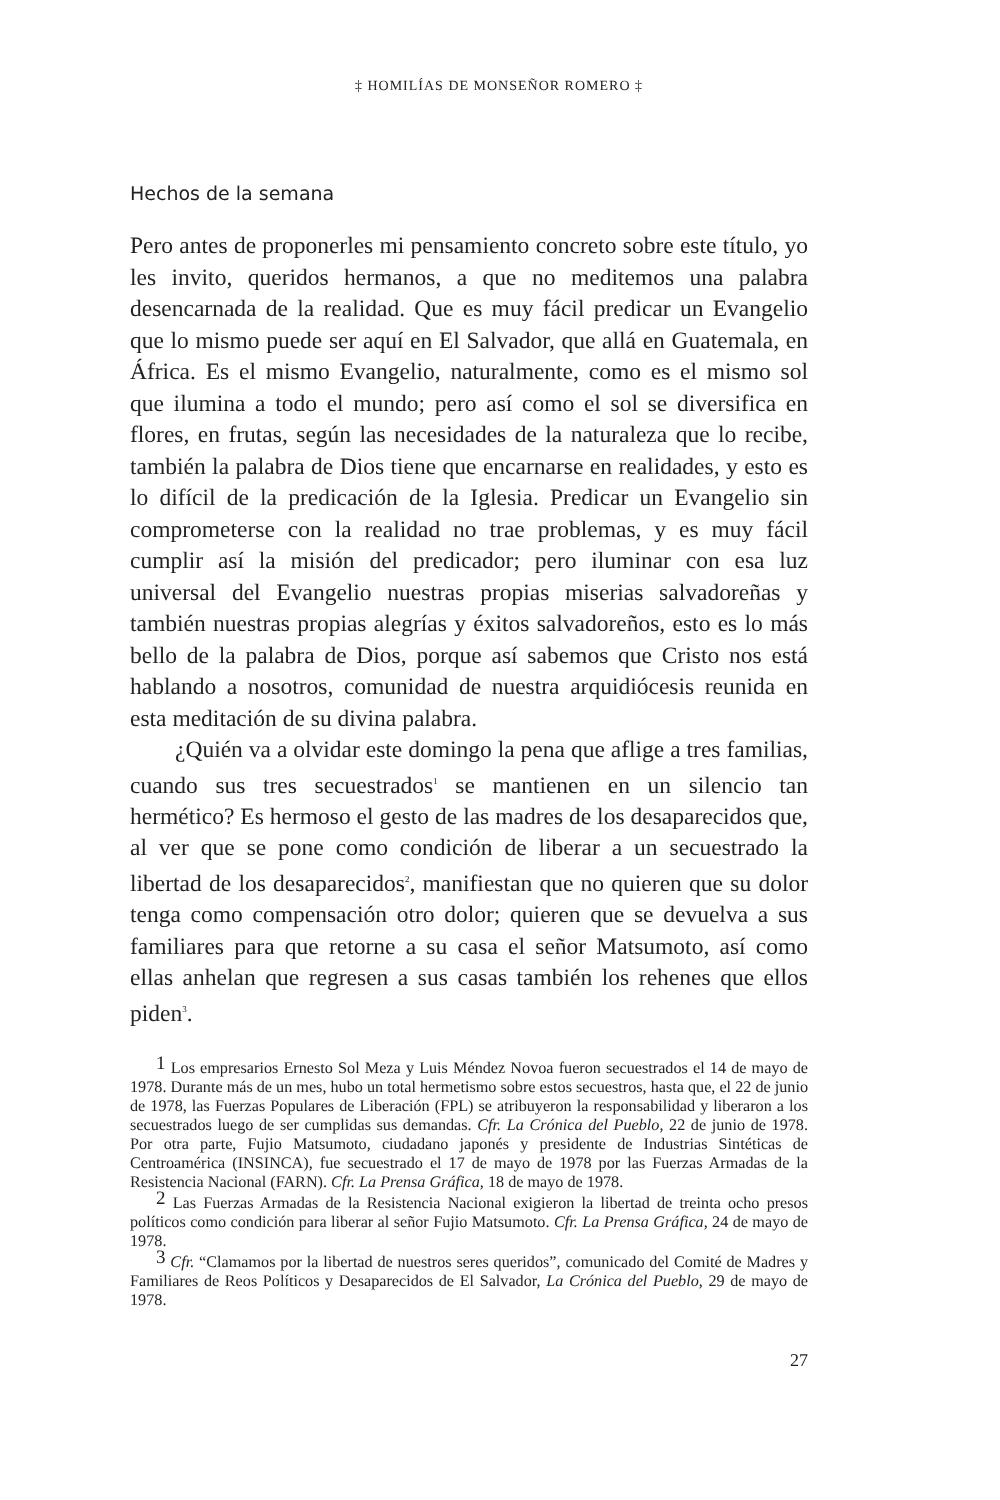‡ HOMILÍAS DE MONSEÑOR ROMERO ‡
Hechos de la semana
Pero antes de proponerles mi pensamiento concreto sobre este título, yo les invito, queridos hermanos, a que no meditemos una palabra desencarnada de la realidad. Que es muy fácil predicar un Evangelio que lo mismo puede ser aquí en El Salvador, que allá en Guatemala, en África. Es el mismo Evangelio, naturalmente, como es el mismo sol que ilumina a todo el mundo; pero así como el sol se diversifica en flores, en frutas, según las necesidades de la naturaleza que lo recibe, también la palabra de Dios tiene que encarnarse en realidades, y esto es lo difícil de la predicación de la Iglesia. Predicar un Evangelio sin comprometerse con la realidad no trae problemas, y es muy fácil cumplir así la misión del predicador; pero iluminar con esa luz universal del Evangelio nuestras propias miserias salvadoreñas y también nuestras propias alegrías y éxitos salvadoreños, esto es lo más bello de la palabra de Dios, porque así sabemos que Cristo nos está hablando a nosotros, comunidad de nuestra arquidiócesis reunida en esta meditación de su divina palabra.
¿Quién va a olvidar este domingo la pena que aflige a tres familias, cuando sus tres secuestrados<sup>1</sup> se mantienen en un silencio tan hermético? Es hermoso el gesto de las madres de los desaparecidos que, al ver que se pone como condición de liberar a un secuestrado la libertad de los desaparecidos<sup>2</sup>, manifiestan que no quieren que su dolor tenga como compensación otro dolor; quieren que se devuelva a sus familiares para que retorne a su casa el señor Matsumoto, así como ellas anhelan que regresen a sus casas también los rehenes que ellos piden<sup>3</sup>.
<sup>1</sup> Los empresarios Ernesto Sol Meza y Luis Méndez Novoa fueron secuestrados el 14 de mayo de 1978. Durante más de un mes, hubo un total hermetismo sobre estos secuestros, hasta que, el 22 de junio de 1978, las Fuerzas Populares de Liberación (FPL) se atribuyeron la responsabilidad y liberaron a los secuestrados luego de ser cumplidas sus demandas. Cfr. La Crónica del Pueblo, 22 de junio de 1978. Por otra parte, Fujio Matsumoto, ciudadano japonés y presidente de Industrias Sintéticas de Centroamérica (INSINCA), fue secuestrado el 17 de mayo de 1978 por las Fuerzas Armadas de la Resistencia Nacional (FARN). Cfr. La Prensa Gráfica, 18 de mayo de 1978.
<sup>2</sup> Las Fuerzas Armadas de la Resistencia Nacional exigieron la libertad de treinta ocho presos políticos como condición para liberar al señor Fujio Matsumoto. Cfr. La Prensa Gráfica, 24 de mayo de 1978.
<sup>3</sup> Cfr. “Clamamos por la libertad de nuestros seres queridos”, comunicado del Comité de Madres y Familiares de Reos Políticos y Desaparecidos de El Salvador, La Crónica del Pueblo, 29 de mayo de 1978.
27